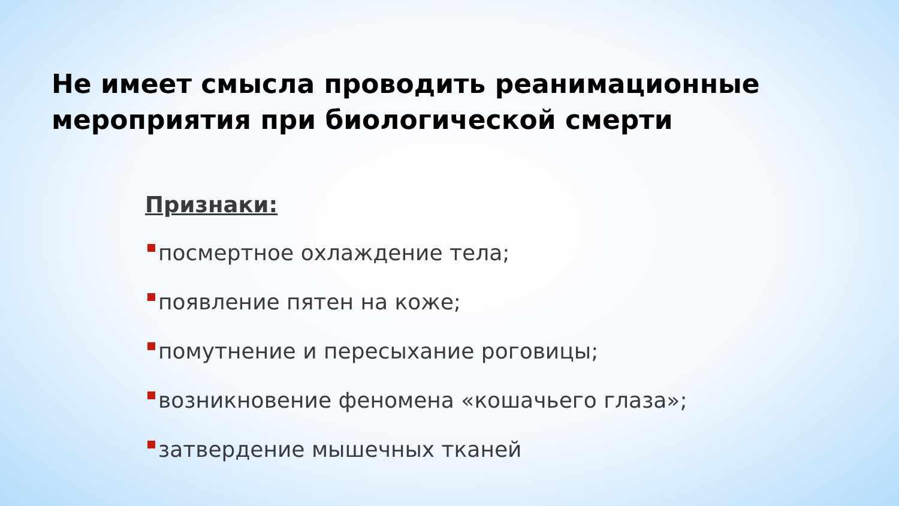Не имеет смысла проводить реанимационные мероприятия при биологической смерти
Признаки:
посмертное охлаждение тела;
появление пятен на коже;
помутнение и пересыхание роговицы;
возникновение феномена «кошачьего глаза»;
затвердение мышечных тканей